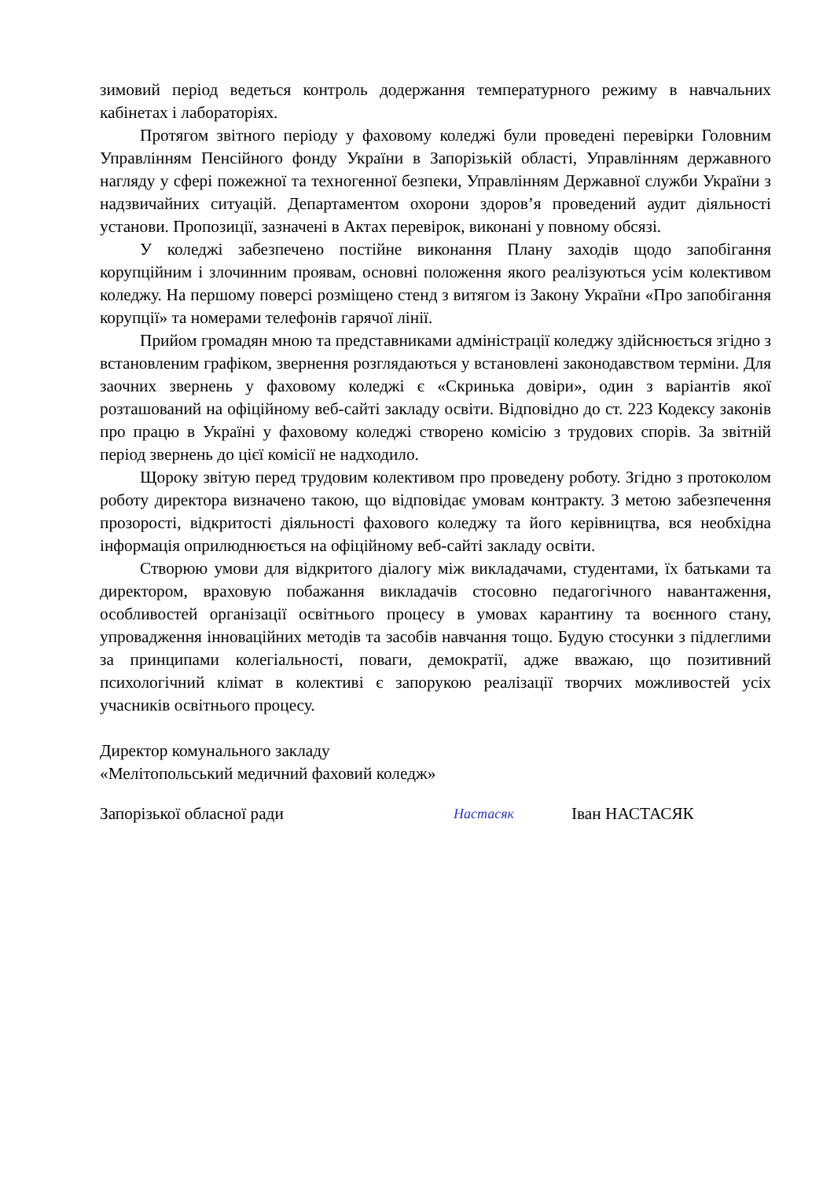зимовий період ведеться контроль додержання температурного режиму в навчальних кабінетах і лабораторіях.
Протягом звітного періоду у фаховому коледжі були проведені перевірки Головним Управлінням Пенсійного фонду України в Запорізькій області, Управлінням державного нагляду у сфері пожежної та техногенної безпеки, Управлінням Державної служби України з надзвичайних ситуацій. Департаментом охорони здоров’я проведений аудит діяльності установи. Пропозиції, зазначені в Актах перевірок, виконані у повному обсязі.
У коледжі забезпечено постійне виконання Плану заходів щодо запобігання корупційним і злочинним проявам, основні положення якого реалізуються усім колективом коледжу. На першому поверсі розміщено стенд з витягом із Закону України «Про запобігання корупції» та номерами телефонів гарячої лінії.
Прийом громадян мною та представниками адміністрації коледжу здійснюється згідно з встановленим графіком, звернення розглядаються у встановлені законодавством терміни. Для заочних звернень у фаховому коледжі є «Скринька довіри», один з варіантів якої розташований на офіційному веб-сайті закладу освіти. Відповідно до ст. 223 Кодексу законів про працю в Україні у фаховому коледжі створено комісію з трудових спорів. За звітній період звернень до цієї комісії не надходило.
Щороку звітую перед трудовим колективом про проведену роботу. Згідно з протоколом роботу директора визначено такою, що відповідає умовам контракту. З метою забезпечення прозорості, відкритості діяльності фахового коледжу та його керівництва, вся необхідна інформація оприлюднюється на офіційному веб-сайті закладу освіти.
Створюю умови для відкритого діалогу між викладачами, студентами, їх батьками та директором, враховую побажання викладачів стосовно педагогічного навантаження, особливостей організації освітнього процесу в умовах карантину та воєнного стану, упровадження інноваційних методів та засобів навчання тощо. Будую стосунки з підлеглими за принципами колегіальності, поваги, демократії, адже вважаю, що позитивний психологічний клімат в колективі є запорукою реалізації творчих можливостей усіх учасників освітнього процесу.
Директор комунального закладу
«Мелітопольський медичний фаховий коледж»
Запорізької обласної ради Настасяк Іван НАСТАСЯК